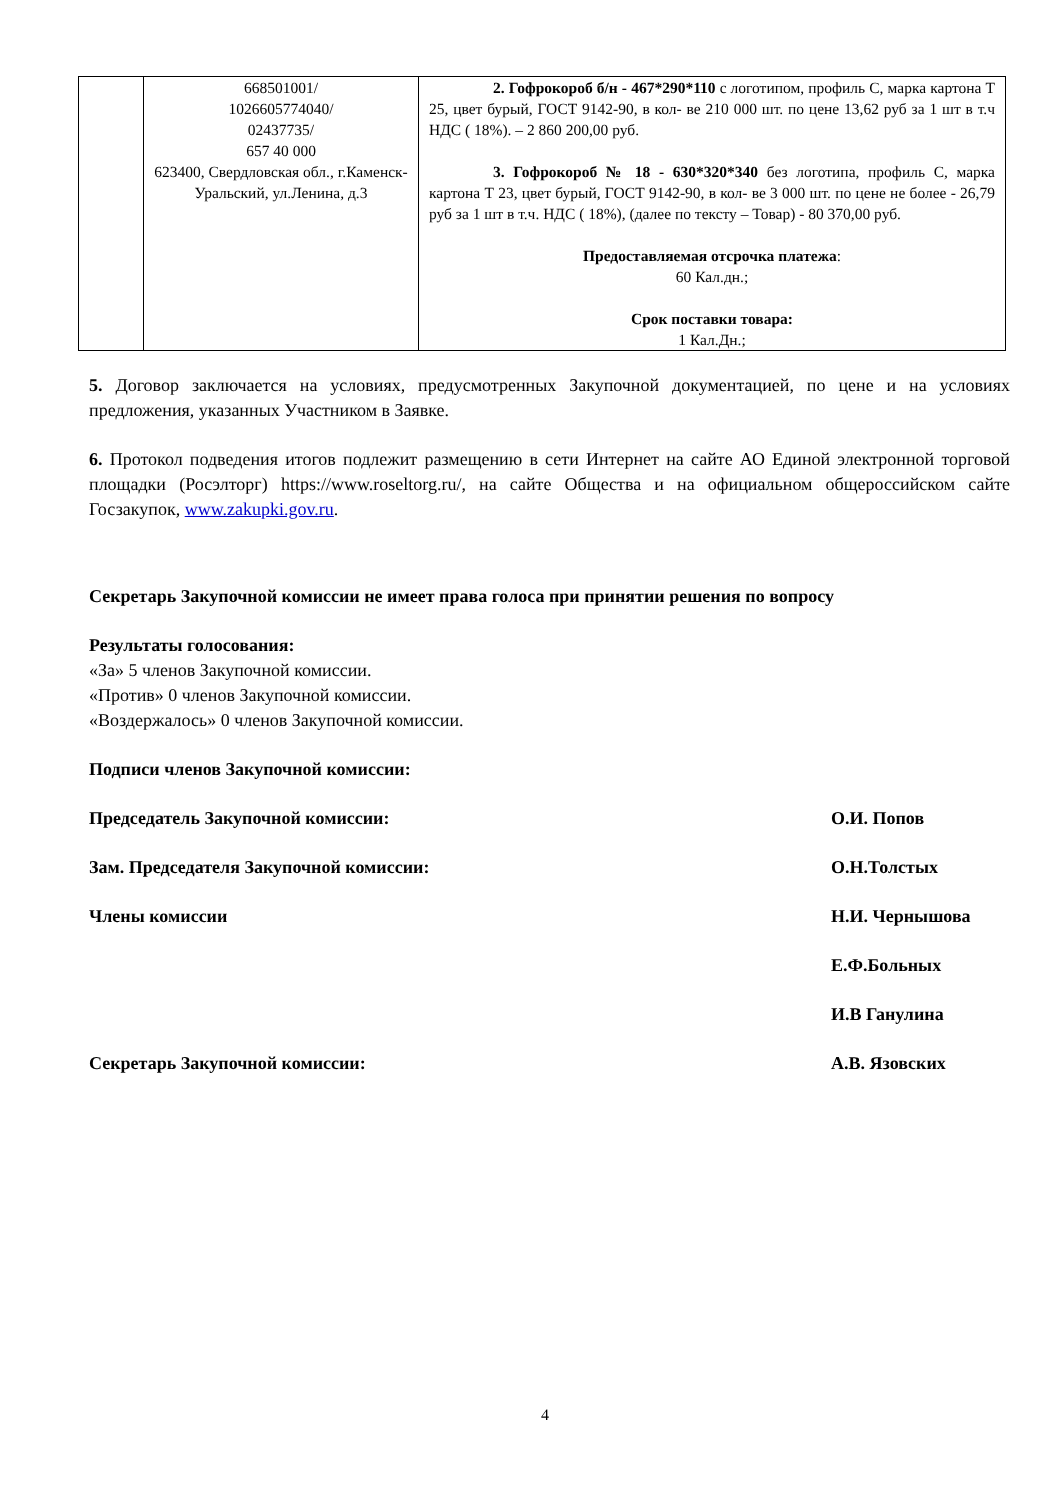| | 668501001/ 1026605774040/ 02437735/ 657 40 000 623400, Свердловская обл., г.Каменск-Уральский, ул.Ленина, д.3 | 2. Гофрокороб б/н - 467*290*110 с логотипом, профиль С, марка картона Т 25, цвет бурый, ГОСТ 9142-90, в кол- ве 210 000 шт. по цене 13,62 руб за 1 шт в т.ч НДС ( 18%). – 2 860 200,00 руб. 3. Гофрокороб № 18 - 630*320*340 без логотипа, профиль С, марка картона Т 23, цвет бурый, ГОСТ 9142-90, в кол- ве 3 000 шт. по цене не более - 26,79 руб за 1 шт в т.ч. НДС ( 18%), (далее по тексту – Товар) - 80 370,00 руб. Предоставляемая отсрочка платежа : 60 Кал.дн.; Срок поставки товара: 1 Кал.Дн.; |
5. Договор заключается на условиях, предусмотренных Закупочной документацией, по цене и на условиях предложения, указанных Участником в Заявке.
6. Протокол подведения итогов подлежит размещению в сети Интернет на сайте АО Единой электронной торговой площадки (Росэлторг) https://www.roseltorg.ru/, на сайте Общества и на официальном общероссийском сайте Госзакупок, www.zakupki.gov.ru.
Секретарь Закупочной комиссии не имеет права голоса при принятии решения по вопросу
Результаты голосования:
«За» 5 членов Закупочной комиссии.
«Против» 0 членов Закупочной комиссии.
«Воздержалось» 0 членов Закупочной комиссии.
Подписи членов Закупочной комиссии:
Председатель Закупочной комиссии: О.И. Попов
Зам. Председателя Закупочной комиссии: О.Н.Толстых
Члены комиссии Н.И. Чернышова
Е.Ф.Больных
И.В Ганулина
Секретарь Закупочной комиссии: А.В. Язовских
4